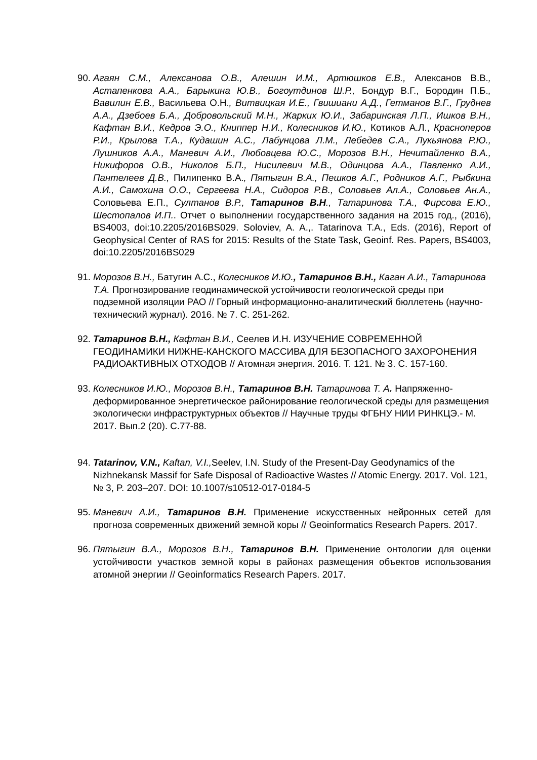90.
Агаян С.М., Алексанова О.В., Алешин И.М., Артюшков Е.В., Алексанов В.В., Астапенкова А.А., Барыкина Ю.В., Богоутдинов Ш.Р., Бондур В.Г., Бородин П.Б., Вавилин Е.В., Васильева О.Н., Витвицкая И.Е., Гвишиани А.Д., Гетманов В.Г., Груднев А.А., Дзебоев Б.А., Добровольский М.Н., Жарких Ю.И., Забаринская Л.П., Ишков В.Н., Кафтан В.И., Кедров Э.О., Книппер Н.И., Колесников И.Ю., Котиков А.Л., Красноперов Р.И., Крылова Т.А., Кудашин А.С., Лабунцова Л.М., Лебедев С.А., Лукьянова Р.Ю., Лушников А.А., Маневич А.И., Любовцева Ю.С., Морозов В.Н., Нечитайленко В.А., Никифоров О.В., Николов Б.П., Нисилевич М.В., Одинцова А.А., Павленко А.И., Пантелеев Д.В., Пилипенко В.А., Пятыгин В.А., Пешков А.Г., Родников А.Г., Рыбкина А.И., Самохина О.О., Сергеева Н.А., Сидоров Р.В., Соловьев Ал.А., Соловьев Ан.А., Соловьева Е.П., Султанов В.Р., Татаринов В.Н., Татаринова Т.А., Фирсова Е.Ю., Шестопалов И.П.. Отчет о выполнении государственного задания на 2015 год., (2016), BS4003, doi:10.2205/2016BS029. Soloviev, A. A.,. Tatarinova T.A., Eds. (2016), Report of Geophysical Center of RAS for 2015: Results of the State Task, Geoinf. Res. Papers, BS4003, doi:10.2205/2016BS029
91.
Морозов В.Н., Батугин А.С., Колесников И.Ю., Татаринов В.Н., Каган А.И., Татаринова Т.А. Прогнозирование геодинамической устойчивости геологической среды при подземной изоляции РАО // Горный информационно-аналитический бюллетень (научно-технический журнал). 2016. № 7. С. 251-262.
92.
Татаринов В.Н., Кафтан В.И., Сеелев И.Н. ИЗУЧЕНИЕ СОВРЕМЕННОЙ ГЕОДИНАМИКИ НИЖНЕ-КАНСКОГО МАССИВА ДЛЯ БЕЗОПАСНОГО ЗАХОРОНЕНИЯ РАДИОАКТИВНЫХ ОТХОДОВ // Атомная энергия. 2016. Т. 121. № 3. С. 157-160.
93.
Колесников И.Ю., Морозов В.Н., Татаринов В.Н. Татаринова Т. А. Напряженно-деформированное энергетическое районирование геологической среды для размещения экологически инфраструктурных объектов // Научные труды ФГБНУ НИИ РИНКЦЭ.- М. 2017. Вып.2 (20). С.77-88.
94.
Tatarinov, V.N., Kaftan, V.I., Seelev, I.N. Study of the Present-Day Geodynamics of the Nizhnekansk Massif for Safe Disposal of Radioactive Wastes // Atomic Energy. 2017. Vol. 121, № 3, P. 203–207. DOI: 10.1007/s10512-017-0184-5
95.
Маневич А.И., Татаринов В.Н. Применение искусственных нейронных сетей для прогноза современных движений земной коры // Geoinformatics Research Papers. 2017.
96.
Пятыгин В.А., Морозов В.Н., Татаринов В.Н. Применение онтологии для оценки устойчивости участков земной коры в районах размещения объектов использования атомной энергии // Geoinformatics Research Papers. 2017.